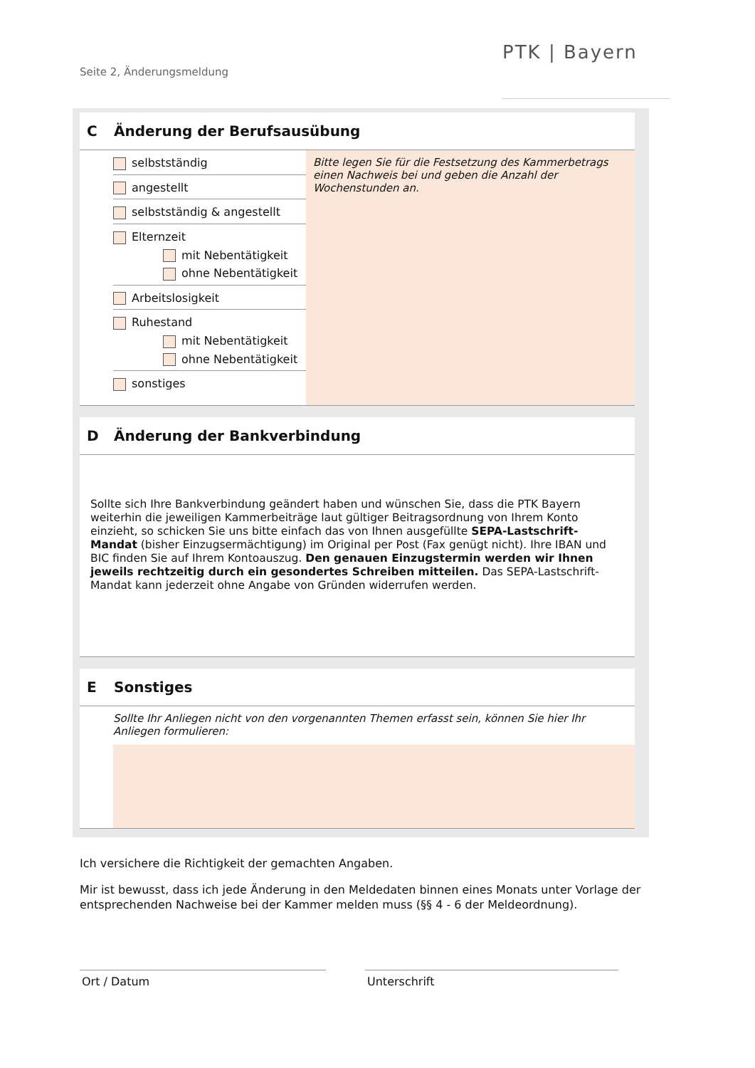Seite 2, Änderungsmeldung
PTK | Bayern
C Änderung der Berufsausübung
selbstständig
angestellt
selbstständig & angestellt
Elternzeit
mit Nebentätigkeit
ohne Nebentätigkeit
Arbeitslosigkeit
Ruhestand
mit Nebentätigkeit
ohne Nebentätigkeit
sonstiges
Bitte legen Sie für die Festsetzung des Kammerbetrags einen Nachweis bei und geben die Anzahl der Wochenstunden an.
D Änderung der Bankverbindung
Sollte sich Ihre Bankverbindung geändert haben und wünschen Sie, dass die PTK Bayern weiterhin die jeweiligen Kammerbeiträge laut gültiger Beitragsordnung von Ihrem Konto einzieht, so schicken Sie uns bitte einfach das von Ihnen ausgefüllte SEPA-Lastschrift-Mandat (bisher Einzugsermächtigung) im Original per Post (Fax genügt nicht). Ihre IBAN und BIC finden Sie auf Ihrem Kontoauszug. Den genauen Einzugstermin werden wir Ihnen jeweils rechtzeitig durch ein gesondertes Schreiben mitteilen. Das SEPA-Lastschrift-Mandat kann jederzeit ohne Angabe von Gründen widerrufen werden.
E Sonstiges
Sollte Ihr Anliegen nicht von den vorgenannten Themen erfasst sein, können Sie hier Ihr Anliegen formulieren:
Ich versichere die Richtigkeit der gemachten Angaben.
Mir ist bewusst, dass ich jede Änderung in den Meldedaten binnen eines Monats unter Vorlage der entsprechenden Nachweise bei der Kammer melden muss (§§ 4 - 6 der Meldeordnung).
Ort / Datum Unterschrift